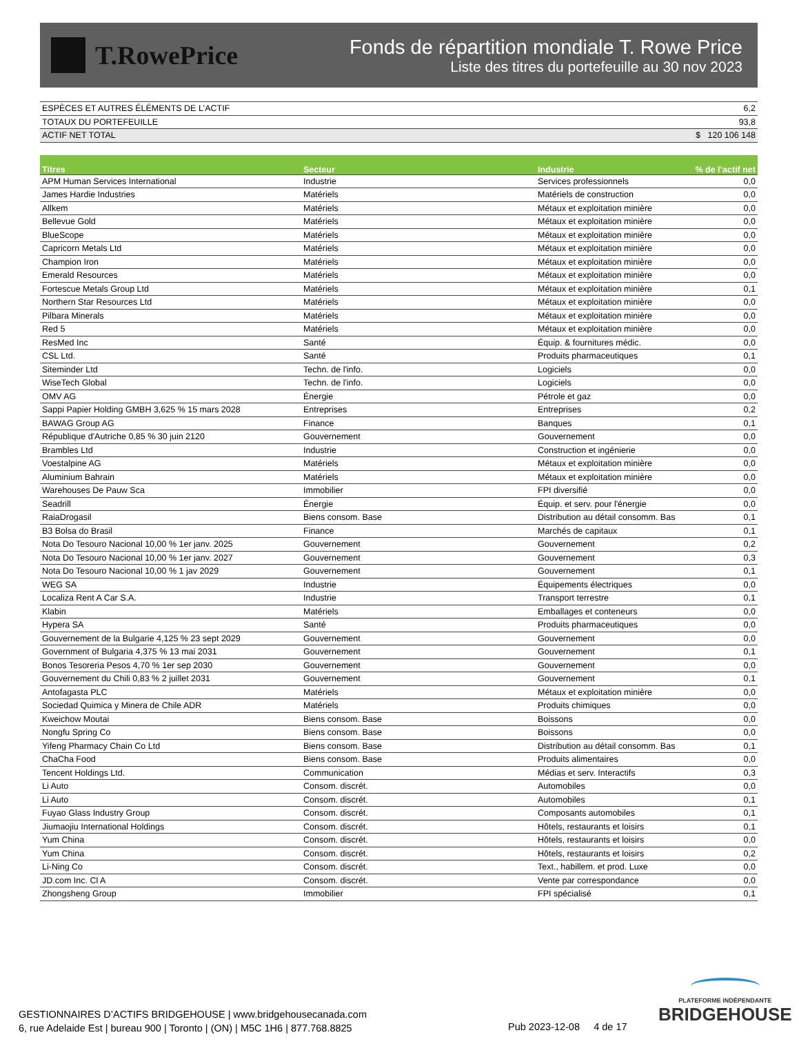T.RowePrice
Fonds de répartition mondiale T. Rowe Price
Liste des titres du portefeuille au 30 nov 2023
| ESPÈCES ET AUTRES ÉLÉMENTS DE L'ACTIF | 6,2 |
| TOTAUX DU PORTEFEUILLE | 93,8 |
| ACTIF NET TOTAL | $ 120 106 148 |
| Titres | Secteur | Industrie | % de l’actif net |
| --- | --- | --- | --- |
| APM Human Services International | Industrie | Services professionnels | 0,0 |
| James Hardie Industries | Matériels | Matériels de construction | 0,0 |
| Allkem | Matériels | Métaux et exploitation minière | 0,0 |
| Bellevue Gold | Matériels | Métaux et exploitation minière | 0,0 |
| BlueScope | Matériels | Métaux et exploitation minière | 0,0 |
| Capricorn Metals Ltd | Matériels | Métaux et exploitation minière | 0,0 |
| Champion Iron | Matériels | Métaux et exploitation minière | 0,0 |
| Emerald Resources | Matériels | Métaux et exploitation minière | 0,0 |
| Fortescue Metals Group Ltd | Matériels | Métaux et exploitation minière | 0,1 |
| Northern Star Resources Ltd | Matériels | Métaux et exploitation minière | 0,0 |
| Pilbara Minerals | Matériels | Métaux et exploitation minière | 0,0 |
| Red 5 | Matériels | Métaux et exploitation minière | 0,0 |
| ResMed Inc | Santé | Équip. & fournitures médic. | 0,0 |
| CSL Ltd. | Santé | Produits pharmaceutiques | 0,1 |
| Siteminder Ltd | Techn. de l'info. | Logiciels | 0,0 |
| WiseTech Global | Techn. de l'info. | Logiciels | 0,0 |
| OMV AG | Énergie | Pétrole et gaz | 0,0 |
| Sappi Papier Holding GMBH 3,625 % 15 mars 2028 | Entreprises | Entreprises | 0,2 |
| BAWAG Group AG | Finance | Banques | 0,1 |
| République d'Autriche 0,85 % 30 juin 2120 | Gouvernement | Gouvernement | 0,0 |
| Brambles Ltd | Industrie | Construction et ingénierie | 0,0 |
| Voestalpine AG | Matériels | Métaux et exploitation minière | 0,0 |
| Aluminium Bahrain | Matériels | Métaux et exploitation minière | 0,0 |
| Warehouses De Pauw Sca | Immobilier | FPI diversifié | 0,0 |
| Seadrill | Énergie | Équip. et serv. pour l'énergie | 0,0 |
| RaiaDrogasil | Biens consom. Base | Distribution au détail consomm. Bas | 0,1 |
| B3 Bolsa do Brasil | Finance | Marchés de capitaux | 0,1 |
| Nota Do Tesouro Nacional 10,00 % 1er janv. 2025 | Gouvernement | Gouvernement | 0,2 |
| Nota Do Tesouro Nacional 10,00 % 1er janv. 2027 | Gouvernement | Gouvernement | 0,3 |
| Nota Do Tesouro Nacional 10,00 % 1 jav 2029 | Gouvernement | Gouvernement | 0,1 |
| WEG SA | Industrie | Équipements électriques | 0,0 |
| Localiza Rent A Car S.A. | Industrie | Transport terrestre | 0,1 |
| Klabin | Matériels | Emballages et conteneurs | 0,0 |
| Hypera SA | Santé | Produits pharmaceutiques | 0,0 |
| Gouvernement de la Bulgarie 4,125 % 23 sept 2029 | Gouvernement | Gouvernement | 0,0 |
| Government of Bulgaria 4,375 % 13 mai 2031 | Gouvernement | Gouvernement | 0,1 |
| Bonos Tesoreria Pesos 4,70 % 1er sep 2030 | Gouvernement | Gouvernement | 0,0 |
| Gouvernement du Chili 0,83 % 2 juillet 2031 | Gouvernement | Gouvernement | 0,1 |
| Antofagasta PLC | Matériels | Métaux et exploitation minière | 0,0 |
| Sociedad Quimica y Minera de Chile ADR | Matériels | Produits chimiques | 0,0 |
| Kweichow Moutai | Biens consom. Base | Boissons | 0,0 |
| Nongfu Spring Co | Biens consom. Base | Boissons | 0,0 |
| Yifeng Pharmacy Chain Co Ltd | Biens consom. Base | Distribution au détail consomm. Bas | 0,1 |
| ChaCha Food | Biens consom. Base | Produits alimentaires | 0,0 |
| Tencent Holdings Ltd. | Communication | Médias et serv. Interactifs | 0,3 |
| Li Auto | Consom. discrét. | Automobiles | 0,0 |
| Li Auto | Consom. discrét. | Automobiles | 0,1 |
| Fuyao Glass Industry Group | Consom. discrét. | Composants automobiles | 0,1 |
| Jiumaojiu International Holdings | Consom. discrét. | Hôtels, restaurants et loisirs | 0,1 |
| Yum China | Consom. discrét. | Hôtels, restaurants et loisirs | 0,0 |
| Yum China | Consom. discrét. | Hôtels, restaurants et loisirs | 0,2 |
| Li-Ning Co | Consom. discrét. | Text., habillem. et prod. Luxe | 0,0 |
| JD.com Inc. Cl A | Consom. discrét. | Vente par correspondance | 0,0 |
| Zhongsheng Group | Immobilier | FPI spécialisé | 0,1 |
GESTIONNAIRES D’ACTIFS BRIDGEHOUSE | www.bridgehousecanada.com
6, rue Adelaide Est | bureau 900 | Toronto | (ON) | M5C 1H6 | 877.768.8825
Pub 2023-12-08 4 de 17
PLATEFORME INDÉPENDANTE
BRIDGEHOUSE